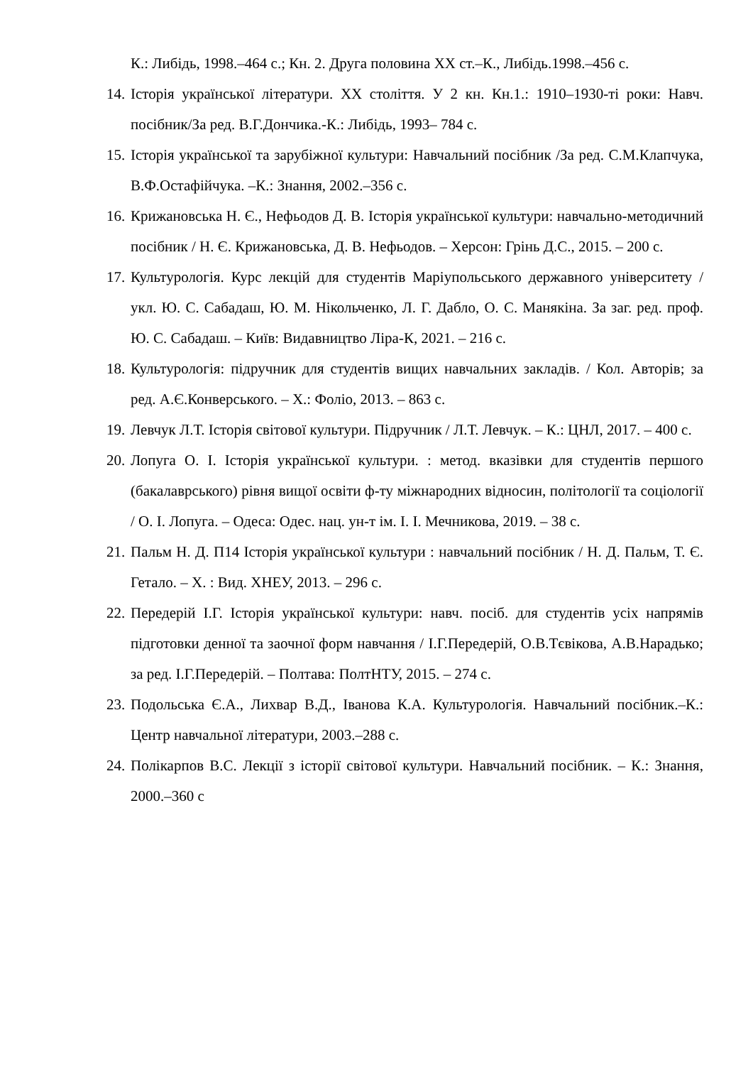К.: Либідь, 1998.–464 с.; Кн. 2. Друга половина XX ст.–К., Либідь.1998.–456 с.
14. Історія української літератури. XX століття. У 2 кн. Кн.1.: 1910–1930-ті роки: Навч. посібник/За ред. В.Г.Дончика.-К.: Либідь, 1993– 784 с.
15. Історія української та зарубіжної культури: Навчальний посібник /За ред. С.М.Клапчука, В.Ф.Остафійчука. –К.: Знання, 2002.–356 с.
16. Крижановська Н. Є., Нефьодов Д. В. Історія української культури: навчально-методичний посібник / Н. Є. Крижановська, Д. В. Нефьодов. – Херсон: Грінь Д.С., 2015. – 200 с.
17. Культурологія. Курс лекцій для студентів Маріупольського державного університету / укл. Ю. С. Сабадаш, Ю. М. Нікольченко, Л. Г. Дабло, О. С. Манякіна. За заг. ред. проф. Ю. С. Сабадаш. – Київ: Видавництво Ліра-К, 2021. – 216 с.
18. Культурологія: підручник для студентів вищих навчальних закладів. / Кол. Авторів; за ред. А.Є.Конверського. – Х.: Фоліо, 2013. – 863 с.
19. Левчук Л.Т. Історія світової культури. Підручник / Л.Т. Левчук. – К.: ЦНЛ, 2017. – 400 с.
20. Лопуга О. І. Історія української культури. : метод. вказівки для студентів першого (бакалаврського) рівня вищої освіти ф-ту міжнародних відносин, політології та соціології / О. І. Лопуга. – Одеса: Одес. нац. ун-т ім. І. І. Мечникова, 2019. – 38 с.
21. Пальм Н. Д. П14 Історія української культури : навчальний посібник / Н. Д. Пальм, Т. Є. Гетало. – Х. : Вид. ХНЕУ, 2013. – 296 с.
22. Передерій І.Г. Історія української культури: навч. посіб. для студентів усіх напрямів підготовки денної та заочної форм навчання / І.Г.Передерій, О.В.Тєвікова, А.В.Нарадько; за ред. І.Г.Передерій. – Полтава: ПолтНТУ, 2015. – 274 с.
23. Подольська Є.А., Лихвар В.Д., Іванова К.А. Культурологія. Навчальний посібник.–К.: Центр навчальної літератури, 2003.–288 с.
24. Полікарпов В.С. Лекції з історії світової культури. Навчальний посібник. – К.: Знання, 2000.–360 с